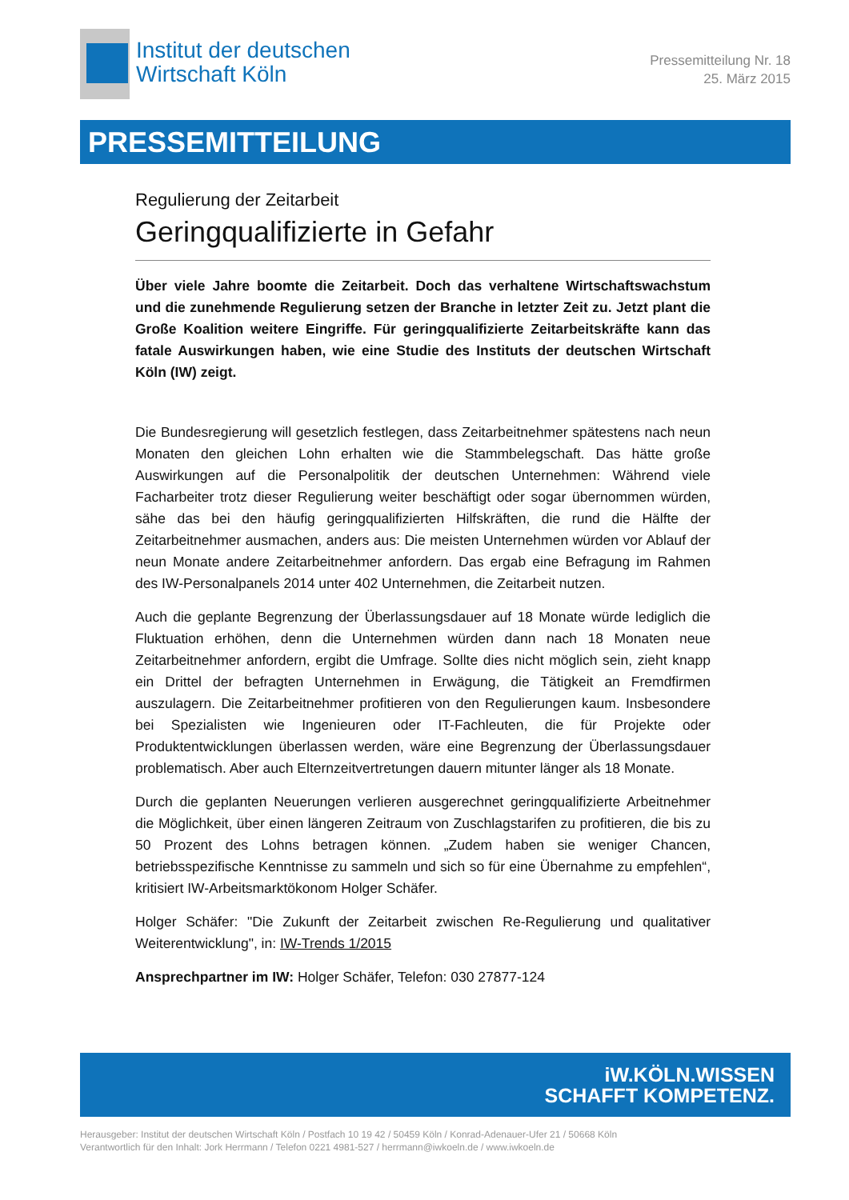Institut der deutschen
Wirtschaft Köln
Pressemitteilung Nr. 18
25. März 2015
PRESSEMITTEILUNG
Regulierung der Zeitarbeit
Geringqualifizierte in Gefahr
Über viele Jahre boomte die Zeitarbeit. Doch das verhaltene Wirtschaftswachstum und die zunehmende Regulierung setzen der Branche in letzter Zeit zu. Jetzt plant die Große Koalition weitere Eingriffe. Für geringqualifizierte Zeitarbeitskräfte kann das fatale Auswirkungen haben, wie eine Studie des Instituts der deutschen Wirtschaft Köln (IW) zeigt.
Die Bundesregierung will gesetzlich festlegen, dass Zeitarbeitnehmer spätestens nach neun Monaten den gleichen Lohn erhalten wie die Stammbelegschaft. Das hätte große Auswirkungen auf die Personalpolitik der deutschen Unternehmen: Während viele Facharbeiter trotz dieser Regulierung weiter beschäftigt oder sogar übernommen würden, sähe das bei den häufig geringqualifizierten Hilfskräften, die rund die Hälfte der Zeitarbeitnehmer ausmachen, anders aus: Die meisten Unternehmen würden vor Ablauf der neun Monate andere Zeitarbeitnehmer anfordern. Das ergab eine Befragung im Rahmen des IW-Personalpanels 2014 unter 402 Unternehmen, die Zeitarbeit nutzen.
Auch die geplante Begrenzung der Überlassungsdauer auf 18 Monate würde lediglich die Fluktuation erhöhen, denn die Unternehmen würden dann nach 18 Monaten neue Zeitarbeitnehmer anfordern, ergibt die Umfrage. Sollte dies nicht möglich sein, zieht knapp ein Drittel der befragten Unternehmen in Erwägung, die Tätigkeit an Fremdfirmen auszulagern. Die Zeitarbeitnehmer profitieren von den Regulierungen kaum. Insbesondere bei Spezialisten wie Ingenieuren oder IT-Fachleuten, die für Projekte oder Produktentwicklungen überlassen werden, wäre eine Begrenzung der Überlassungsdauer problematisch. Aber auch Elternzeitvertretungen dauern mitunter länger als 18 Monate.
Durch die geplanten Neuerungen verlieren ausgerechnet geringqualifizierte Arbeitnehmer die Möglichkeit, über einen längeren Zeitraum von Zuschlagstarifen zu profitieren, die bis zu 50 Prozent des Lohns betragen können. „Zudem haben sie weniger Chancen, betriebsspezifische Kenntnisse zu sammeln und sich so für eine Übernahme zu empfehlen“, kritisiert IW-Arbeitsmarktökonom Holger Schäfer.
Holger Schäfer: "Die Zukunft der Zeitarbeit zwischen Re-Regulierung und qualitativer Weiterentwicklung", in: IW-Trends 1/2015
Ansprechpartner im IW: Holger Schäfer, Telefon: 030 27877-124
iW.KÖLN.WISSEN
SCHAFFT KOMPETENZ.
Herausgeber: Institut der deutschen Wirtschaft Köln / Postfach 10 19 42 / 50459 Köln / Konrad-Adenauer-Ufer 21 / 50668 Köln
Verantwortlich für den Inhalt: Jork Herrmann / Telefon 0221 4981-527 / herrmann@iwkoeln.de / www.iwkoeln.de